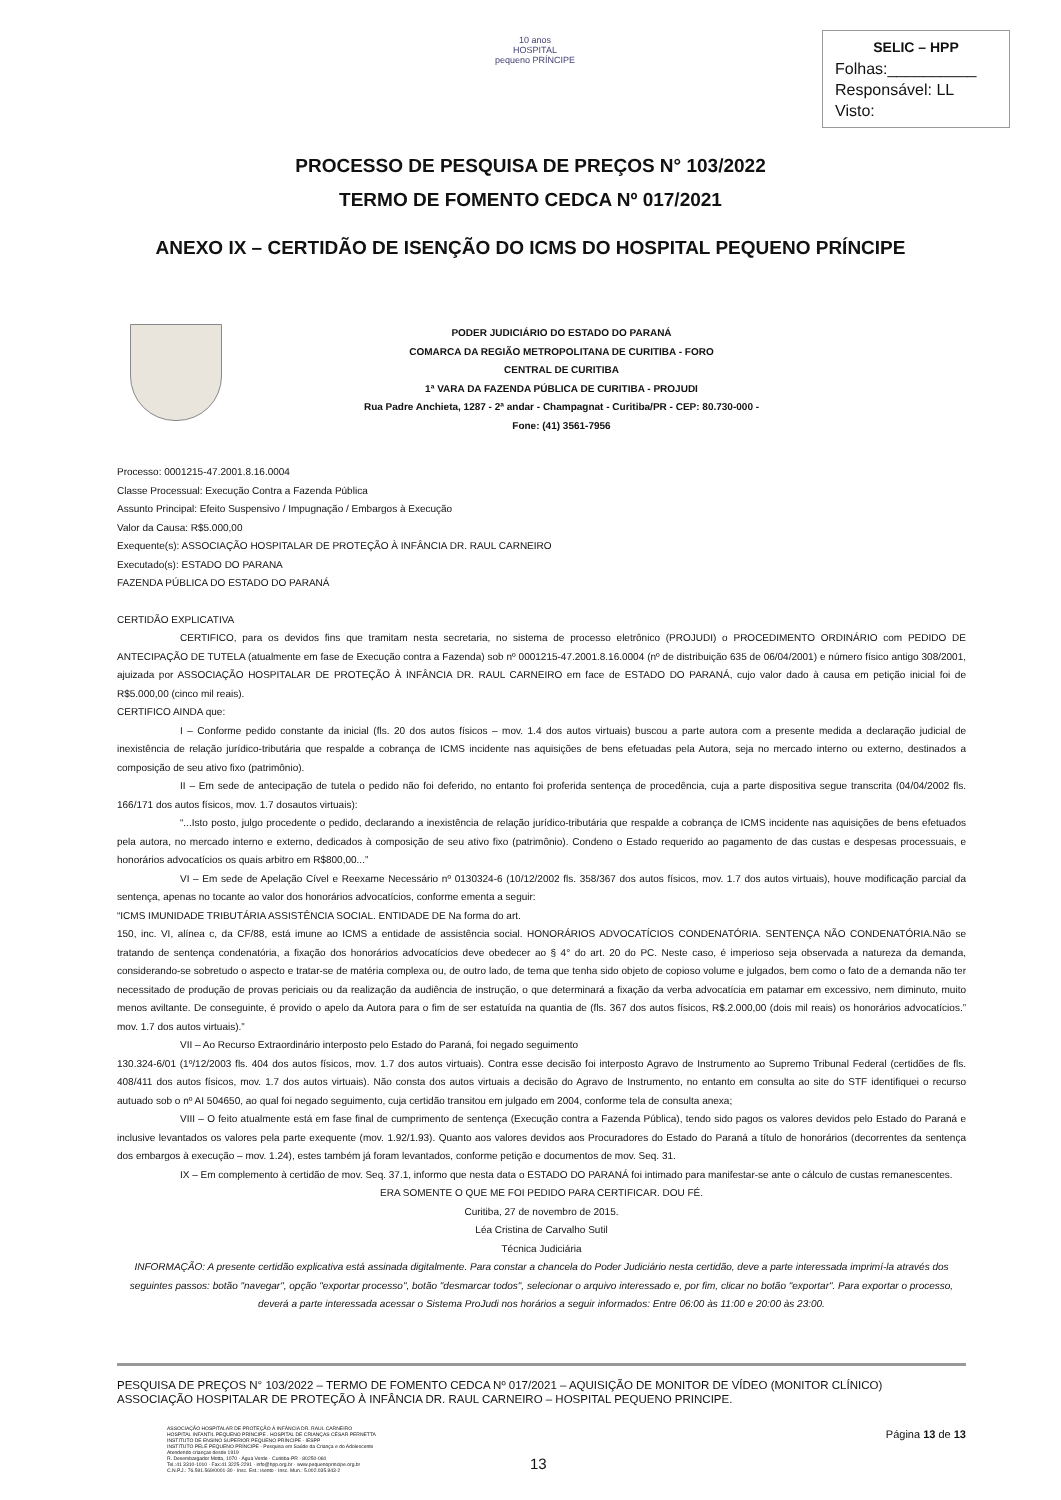10 anos
HOSPITAL
pequeno PRÍNCIPE
SELIC – HPP
Folhas:__________
Responsável: LL
Visto:
PROCESSO DE PESQUISA DE PREÇOS N° 103/2022
TERMO DE FOMENTO CEDCA Nº 017/2021
ANEXO IX – CERTIDÃO DE ISENÇÃO DO ICMS DO HOSPITAL PEQUENO PRÍNCIPE
PODER JUDICIÁRIO DO ESTADO DO PARANÁ
COMARCA DA REGIÃO METROPOLITANA DE CURITIBA - FORO
CENTRAL DE CURITIBA
1ª VARA DA FAZENDA PÚBLICA DE CURITIBA - PROJUDI
Rua Padre Anchieta, 1287 - 2ª andar - Champagnat - Curitiba/PR - CEP: 80.730-000 -
Fone: (41) 3561-7956
Processo: 0001215-47.2001.8.16.0004
Classe Processual: Execução Contra a Fazenda Pública
Assunto Principal: Efeito Suspensivo / Impugnação / Embargos à Execução
Valor da Causa: R$5.000,00
Exequente(s): ASSOCIAÇÃO HOSPITALAR DE PROTEÇÃO À INFÂNCIA DR. RAUL CARNEIRO
Executado(s): ESTADO DO PARANA
FAZENDA PÚBLICA DO ESTADO DO PARANÁ
CERTIDÃO EXPLICATIVA
CERTIFICO, para os devidos fins que tramitam nesta secretaria, no sistema de processo eletrônico (PROJUDI) o PROCEDIMENTO ORDINÁRIO com PEDIDO DE ANTECIPAÇÃO DE TUTELA (atualmente em fase de Execução contra a Fazenda) sob nº 0001215-47.2001.8.16.0004 (nº de distribuição 635 de 06/04/2001) e número físico antigo 308/2001, ajuizada por ASSOCIAÇÃO HOSPITALAR DE PROTEÇÃO À INFÂNCIA DR. RAUL CARNEIRO em face de ESTADO DO PARANÁ, cujo valor dado à causa em petição inicial foi de R$5.000,00 (cinco mil reais).
CERTIFICO AINDA que:
I – Conforme pedido constante da inicial (fls. 20 dos autos físicos – mov. 1.4 dos autos virtuais) buscou a parte autora com a presente medida a declaração judicial de inexistência de relação jurídico-tributária que respalde a cobrança de ICMS incidente nas aquisições de bens efetuadas pela Autora, seja no mercado interno ou externo, destinados a composição de seu ativo fixo (patrimônio).
II – Em sede de antecipação de tutela o pedido não foi deferido, no entanto foi proferida sentença de procedência, cuja a parte dispositiva segue transcrita (04/04/2002 fls. 166/171 dos autos físicos, mov. 1.7 dosautos virtuais):
“...Isto posto, julgo procedente o pedido, declarando a inexistência de relação jurídico-tributária que respalde a cobrança de ICMS incidente nas aquisições de bens efetuados pela autora, no mercado interno e externo, dedicados à composição de seu ativo fixo (patrimônio). Condeno o Estado requerido ao pagamento de das custas e despesas processuais, e honorários advocatícios os quais arbitro em R$800,00...”
VI – Em sede de Apelação Cível e Reexame Necessário nº 0130324-6 (10/12/2002 fls. 358/367 dos autos físicos, mov. 1.7 dos autos virtuais), houve modificação parcial da sentença, apenas no tocante ao valor dos honorários advocatícios, conforme ementa a seguir:
“ICMS IMUNIDADE TRIBUTÁRIA ASSISTÊNCIA SOCIAL. ENTIDADE DE Na forma do art.
150, inc. VI, alínea c, da CF/88, está imune ao ICMS a entidade de assistência social. HONORÁRIOS ADVOCATÍCIOS CONDENATÓRIA. SENTENÇA NÃO CONDENATÓRIA.Não se tratando de sentença condenatória, a fixação dos honorários advocatícios deve obedecer ao § 4° do art. 20 do PC. Neste caso, é imperioso seja observada a natureza da demanda, considerando-se sobretudo o aspecto e tratar-se de matéria complexa ou, de outro lado, de tema que tenha sido objeto de copioso volume e julgados, bem como o fato de a demanda não ter necessitado de produção de provas periciais ou da realização da audiência de instrução, o que determinará a fixação da verba advocatícia em patamar em excessivo, nem diminuto, muito menos aviltante. De conseguinte, é provido o apelo da Autora para o fim de ser estatuída na quantia de (fls. 367 dos autos físicos, R$.2.000,00 (dois mil reais) os honorários advocatícios.” mov. 1.7 dos autos virtuais).”
VII – Ao Recurso Extraordinário interposto pelo Estado do Paraná, foi negado seguimento
130.324-6/01 (1º/12/2003 fls. 404 dos autos físicos, mov. 1.7 dos autos virtuais). Contra esse decisão foi interposto Agravo de Instrumento ao Supremo Tribunal Federal (certidões de fls. 408/411 dos autos físicos, mov. 1.7 dos autos virtuais). Não consta dos autos virtuais a decisão do Agravo de Instrumento, no entanto em consulta ao site do STF identifiquei o recurso autuado sob o nº AI 504650, ao qual foi negado seguimento, cuja certidão transitou em julgado em 2004, conforme tela de consulta anexa;
VIII – O feito atualmente está em fase final de cumprimento de sentença (Execução contra a Fazenda Pública), tendo sido pagos os valores devidos pelo Estado do Paraná e inclusive levantados os valores pela parte exequente (mov. 1.92/1.93). Quanto aos valores devidos aos Procuradores do Estado do Paraná a título de honorários (decorrentes da sentença dos embargos à execução – mov. 1.24), estes também já foram levantados, conforme petição e documentos de mov. Seq. 31.
IX – Em complemento à certidão de mov. Seq. 37.1, informo que nesta data o ESTADO DO PARANÁ foi intimado para manifestar-se ante o cálculo de custas remanescentes.
ERA SOMENTE O QUE ME FOI PEDIDO PARA CERTIFICAR. DOU FÉ.
Curitiba, 27 de novembro de 2015.
Léa Cristina de Carvalho Sutil
Técnica Judiciária
INFORMAÇÃO: A presente certidão explicativa está assinada digitalmente. Para constar a chancela do Poder Judiciário nesta certidão, deve a parte interessada imprimí-la através dos seguintes passos: botão "navegar", opção "exportar processo", botão "desmarcar todos", selecionar o arquivo interessado e, por fim, clicar no botão "exportar". Para exportar o processo, deverá a parte interessada acessar o Sistema ProJudi nos horários a seguir informados: Entre 06:00 às 11:00 e 20:00 às 23:00.
PESQUISA DE PREÇOS N° 103/2022 – TERMO DE FOMENTO CEDCA Nº 017/2021 – AQUISIÇÃO DE MONITOR DE VÍDEO (MONITOR CLÍNICO)
ASSOCIAÇÃO HOSPITALAR DE PROTEÇÃO À INFÂNCIA DR. RAUL CARNEIRO – HOSPITAL PEQUENO PRINCIPE.
ASSOCIAÇÃO HOSPITALAR DE PROTEÇÃO À INFÂNCIA DR. RAUL CARNEIRO
HOSPITAL INFANTIL PEQUENO PRÍNCIPE . HOSPITAL DE CRIANÇAS CÉSAR PERNETTA
INSTITUTO DE ENSINO SUPERIOR PEQUENO PRÍNCIPE - IESPP
INSTITUTO PELÉ PEQUENO PRÍNCIPE - Pesquisa em Saúde da Criança e do Adolescente
Atendendo crianças desde 1919
R. Desembargador Motta, 1070 · Água Verde · Curitiba-PR · 80250-060
Tel.:41 3310-1010 · Fax:41 3225-2291 · info@hpp.org.br · www.pequenoprincipe.org.br
C.N.P.J.: 76.591.569/0001-30 · Insc. Est.: isento · Insc. Mun.: 5.002.035.943-2
Página 13 de 13
13